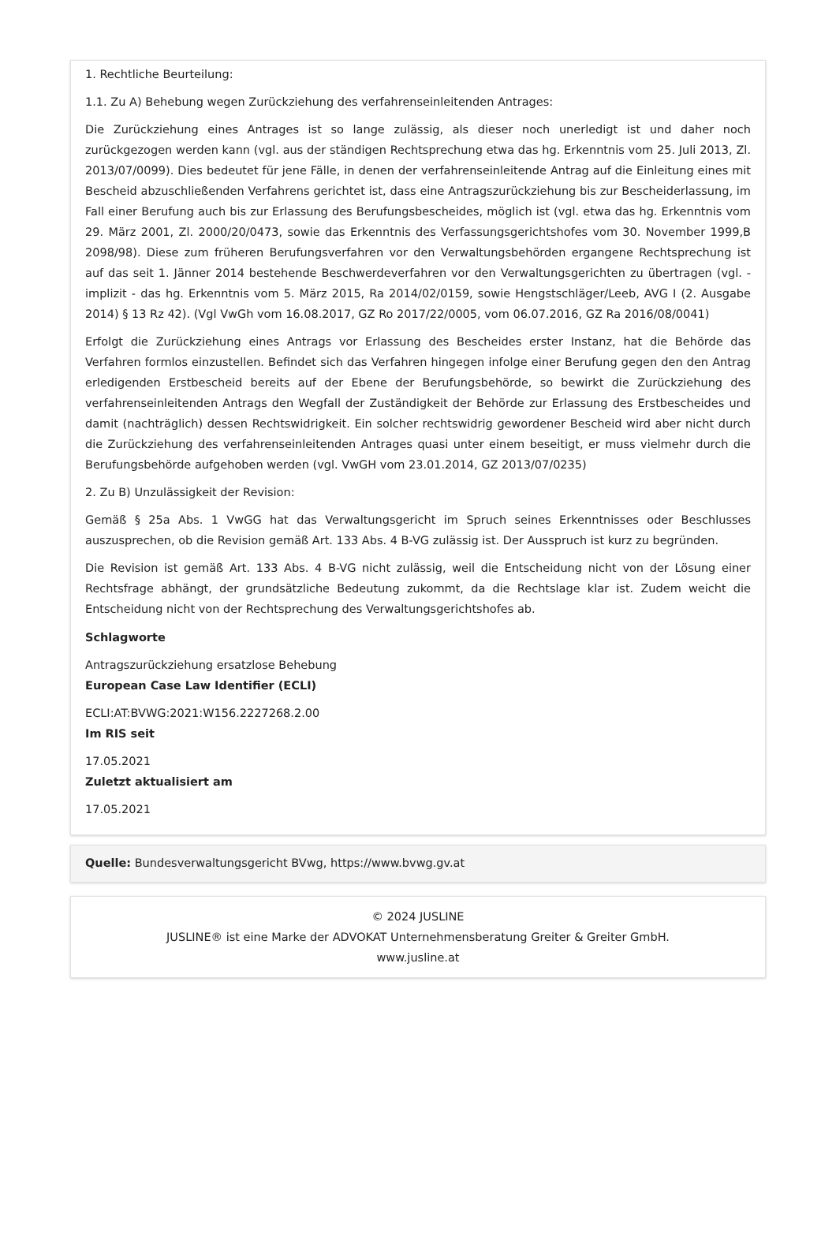1. Rechtliche Beurteilung:
1.1. Zu A) Behebung wegen Zurückziehung des verfahrenseinleitenden Antrages:
Die Zurückziehung eines Antrages ist so lange zulässig, als dieser noch unerledigt ist und daher noch zurückgezogen werden kann (vgl. aus der ständigen Rechtsprechung etwa das hg. Erkenntnis vom 25. Juli 2013, Zl. 2013/07/0099). Dies bedeutet für jene Fälle, in denen der verfahrenseinleitende Antrag auf die Einleitung eines mit Bescheid abzuschließenden Verfahrens gerichtet ist, dass eine Antragszurückziehung bis zur Bescheiderlassung, im Fall einer Berufung auch bis zur Erlassung des Berufungsbescheides, möglich ist (vgl. etwa das hg. Erkenntnis vom 29. März 2001, Zl. 2000/20/0473, sowie das Erkenntnis des Verfassungsgerichtshofes vom 30. November 1999,B 2098/98). Diese zum früheren Berufungsverfahren vor den Verwaltungsbehörden ergangene Rechtsprechung ist auf das seit 1. Jänner 2014 bestehende Beschwerdeverfahren vor den Verwaltungsgerichten zu übertragen (vgl. - implizit - das hg. Erkenntnis vom 5. März 2015, Ra 2014/02/0159, sowie Hengstschläger/Leeb, AVG I (2. Ausgabe 2014) § 13 Rz 42). (Vgl VwGh vom 16.08.2017, GZ Ro 2017/22/0005, vom 06.07.2016, GZ Ra 2016/08/0041)
Erfolgt die Zurückziehung eines Antrags vor Erlassung des Bescheides erster Instanz, hat die Behörde das Verfahren formlos einzustellen. Befindet sich das Verfahren hingegen infolge einer Berufung gegen den den Antrag erledigenden Erstbescheid bereits auf der Ebene der Berufungsbehörde, so bewirkt die Zurückziehung des verfahrenseinleitenden Antrags den Wegfall der Zuständigkeit der Behörde zur Erlassung des Erstbescheides und damit (nachträglich) dessen Rechtswidrigkeit. Ein solcher rechtswidrig gewordener Bescheid wird aber nicht durch die Zurückziehung des verfahrenseinleitenden Antrages quasi unter einem beseitigt, er muss vielmehr durch die Berufungsbehörde aufgehoben werden (vgl. VwGH vom 23.01.2014, GZ 2013/07/0235)
2. Zu B) Unzulässigkeit der Revision:
Gemäß § 25a Abs. 1 VwGG hat das Verwaltungsgericht im Spruch seines Erkenntnisses oder Beschlusses auszusprechen, ob die Revision gemäß Art. 133 Abs. 4 B-VG zulässig ist. Der Ausspruch ist kurz zu begründen.
Die Revision ist gemäß Art. 133 Abs. 4 B-VG nicht zulässig, weil die Entscheidung nicht von der Lösung einer Rechtsfrage abhängt, der grundsätzliche Bedeutung zukommt, da die Rechtslage klar ist. Zudem weicht die Entscheidung nicht von der Rechtsprechung des Verwaltungsgerichtshofes ab.
Schlagworte
Antragszurückziehung ersatzlose Behebung
European Case Law Identifier (ECLI)
ECLI:AT:BVWG:2021:W156.2227268.2.00
Im RIS seit
17.05.2021
Zuletzt aktualisiert am
17.05.2021
Quelle: Bundesverwaltungsgericht BVwg, https://www.bvwg.gv.at
© 2024 JUSLINE
JUSLINE® ist eine Marke der ADVOKAT Unternehmensberatung Greiter & Greiter GmbH.
www.jusline.at